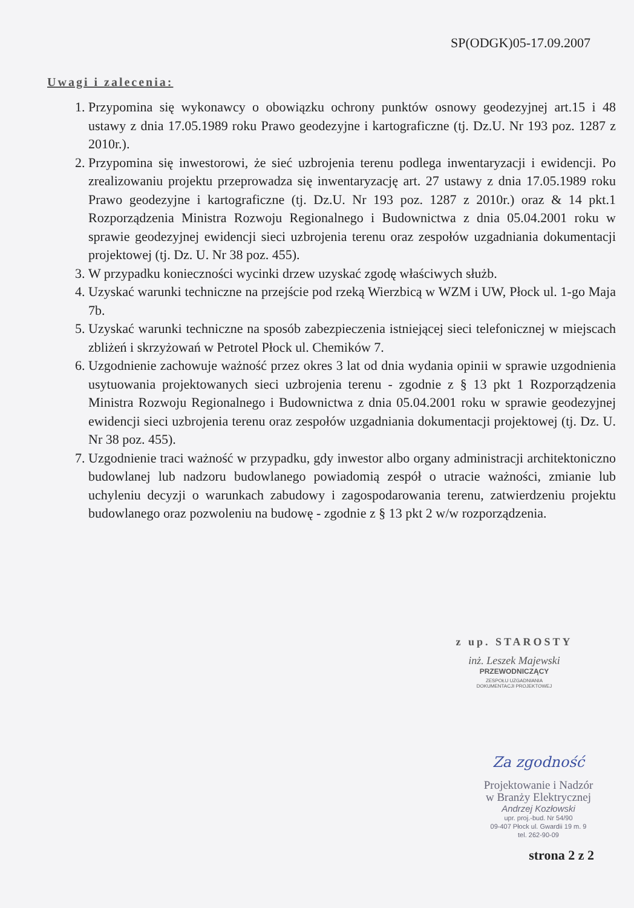SP(ODGK)05-17.09.2007
Uwagi i zalecenia:
1. Przypomina się wykonawcy o obowiązku ochrony punktów osnowy geodezyjnej art.15 i 48 ustawy z dnia 17.05.1989 roku Prawo geodezyjne i kartograficzne (tj. Dz.U. Nr 193 poz. 1287 z 2010r.).
2. Przypomina się inwestorowi, że sieć uzbrojenia terenu podlega inwentaryzacji i ewidencji. Po zrealizowaniu projektu przeprowadza się inwentaryzację art. 27 ustawy z dnia 17.05.1989 roku Prawo geodezyjne i kartograficzne (tj. Dz.U. Nr 193 poz. 1287 z 2010r.) oraz & 14 pkt.1 Rozporządzenia Ministra Rozwoju Regionalnego i Budownictwa z dnia 05.04.2001 roku w sprawie geodezyjnej ewidencji sieci uzbrojenia terenu oraz zespołów uzgadniania dokumentacji projektowej (tj. Dz. U. Nr 38 poz. 455).
3. W przypadku konieczności wycinki drzew uzyskać zgodę właściwych służb.
4. Uzyskać warunki techniczne na przejście pod rzeką Wierzbicą w WZM i UW, Płock ul. 1-go Maja 7b.
5. Uzyskać warunki techniczne na sposób zabezpieczenia istniejącej sieci telefonicznej w miejscach zbliżeń i skrzyżowań w Petrotel Płock ul. Chemików 7.
6. Uzgodnienie zachowuje ważność przez okres 3 lat od dnia wydania opinii w sprawie uzgodnienia usytuowania projektowanych sieci uzbrojenia terenu - zgodnie z § 13 pkt 1 Rozporządzenia Ministra Rozwoju Regionalnego i Budownictwa z dnia 05.04.2001 roku w sprawie geodezyjnej ewidencji sieci uzbrojenia terenu oraz zespołów uzgadniania dokumentacji projektowej (tj. Dz. U. Nr 38 poz. 455).
7. Uzgodnienie traci ważność w przypadku, gdy inwestor albo organy administracji architektoniczno budowlanej lub nadzoru budowlanego powiadomią zespół o utracie ważności, zmianie lub uchyleniu decyzji o warunkach zabudowy i zagospodarowania terenu, zatwierdzeniu projektu budowlanego oraz pozwoleniu na budowę - zgodnie z § 13 pkt 2 w/w rozporządzenia.
z up. STAROSTY
inż. Leszek Majewski
PRZEWODNICZĄCY
ZESPOŁU UZGADNIANIA
DOKUMENTACJI PROJEKTOWEJ
Za zgodność
Projektowanie i Nadzór
w Branży Elektrycznej
Andrzej Kozłowski
upr. proj.-bud. Nr 54/90
09-407 Płock ul. Gwardii 19 m. 9
tel. 262-90-09
strona 2 z 2